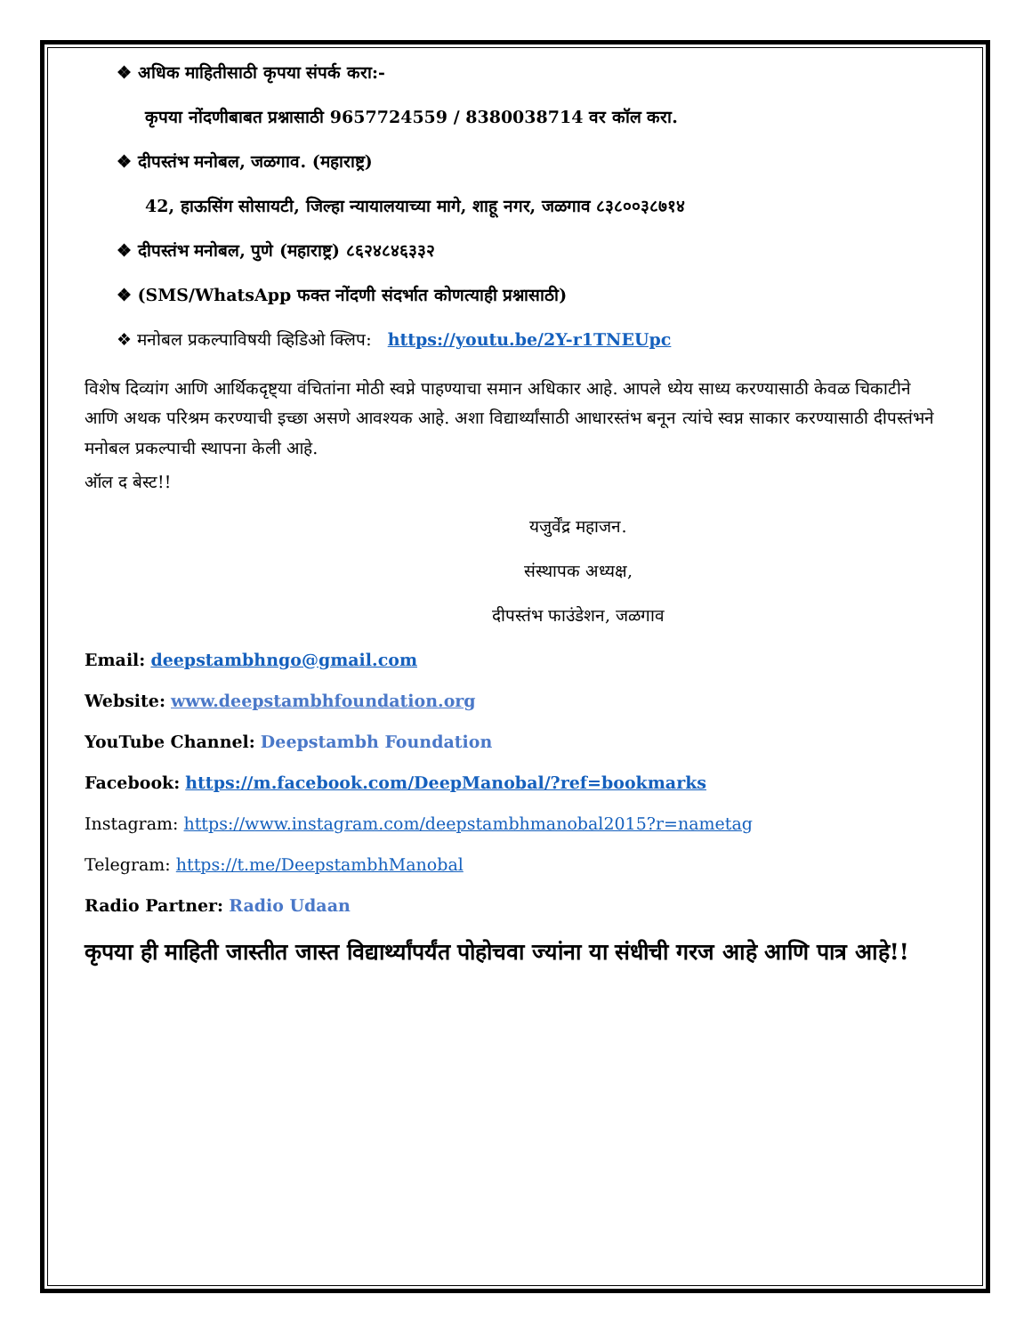❖ अधिक माहितीसाठी कृपया संपर्क करा:-
कृपया नोंदणीबाबत प्रश्नासाठी 9657724559 / 8380038714 वर कॉल करा.
❖ दीपस्तंभ मनोबल, जळगाव. (महाराष्ट्र)
42, हाऊसिंग सोसायटी, जिल्हा न्यायालयाच्या मागे, शाहू नगर, जळगाव ८३८००३८७१४
❖ दीपस्तंभ मनोबल, पुणे (महाराष्ट्र) ८६२४८४६३३२
❖ (SMS/WhatsApp फक्त नोंदणी संदर्भात कोणत्याही प्रश्नासाठी)
❖ मनोबल प्रकल्पाविषयी व्हिडिओ क्लिप: https://youtu.be/2Y-r1TNEUpc
विशेष दिव्यांग आणि आर्थिकदृष्ट्या वंचितांना मोठी स्वप्ने पाहण्याचा समान अधिकार आहे. आपले ध्येय साध्य करण्यासाठी केवळ चिकाटीने आणि अथक परिश्रम करण्याची इच्छा असणे आवश्यक आहे. अशा विद्यार्थ्यांसाठी आधारस्तंभ बनून त्यांचे स्वप्न साकार करण्यासाठी दीपस्तंभने मनोबल प्रकल्पाची स्थापना केली आहे.
ऑल द बेस्ट!!
यजुर्वेंद्र महाजन.
संस्थापक अध्यक्ष,
दीपस्तंभ फाउंडेशन, जळगाव
Email: deepstambhngo@gmail.com
Website: www.deepstambhfoundation.org
YouTube Channel: Deepstambh Foundation
Facebook: https://m.facebook.com/DeepManobal/?ref=bookmarks
Instagram: https://www.instagram.com/deepstambhmanobal2015?r=nametag
Telegram: https://t.me/DeepstambhManobal
Radio Partner: Radio Udaan
कृपया ही माहिती जास्तीत जास्त विद्यार्थ्यांपर्यंत पोहोचवा ज्यांना या संधीची गरज आहे आणि पात्र आहे!!